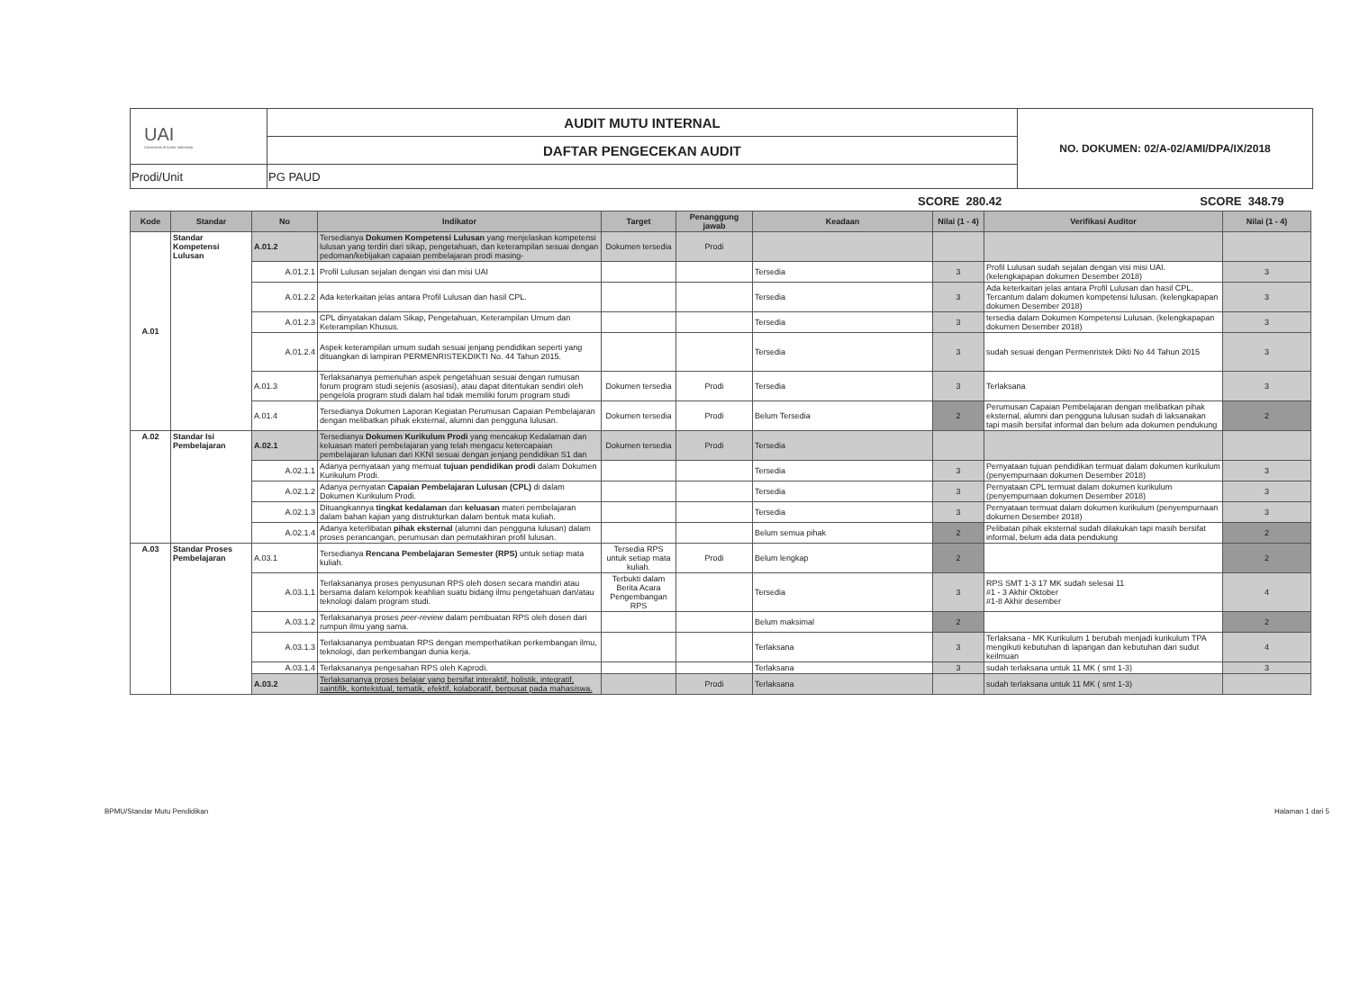| UAI Universitas Al Azhar Indonesia | AUDIT MUTU INTERNAL | NO. DOKUMEN: 02/A-02/AMI/DPA/IX/2018 |
| | DAFTAR PENGECEKAN AUDIT | |
| Prodi/Unit | PG PAUD | |
SCORE 280.42 SCORE 348.79
| Kode | Standar | No | Indikator | Target | Penanggung jawab | Keadaan | Nilai (1 - 4) | Verifikasi Auditor | Nilai (1 - 4) |
| --- | --- | --- | --- | --- | --- | --- | --- | --- | --- |
| A.01 | Standar Kompetensi Lulusan | A.01.2 | Tersedianya Dokumen Kompetensi Lulusan yang menjelaskan kompetensi lulusan yang terdiri dari sikap, pengetahuan, dan keterampilan sesuai dengan pedoman/kebijakan capaian pembelajaran prodi masing- | Dokumen tersedia | Prodi | | | | |
| | | A.01.2.1 | Profil Lulusan sejalan dengan visi dan misi UAI | | | Tersedia | 3 | Profil Lulusan sudah sejalan dengan visi misi UAI. (kelengkapapan dokumen Desember 2018) | 3 |
| | | A.01.2.2 | Ada keterkaitan jelas antara Profil Lulusan dan hasil CPL. | | | Tersedia | 3 | Ada keterkaitan jelas antara Profil Lulusan dan hasil CPL. Tercantum dalam dokumen kompetensi lulusan. (kelengkapapan dokumen Desember 2018) | 3 |
| | | A.01.2.3 | CPL dinyatakan dalam Sikap, Pengetahuan, Keterampilan Umum dan Keterampilan Khusus. | | | Tersedia | 3 | tersedia dalam Dokumen Kompetensi Lulusan. (kelengkapapan dokumen Desember 2018) | 3 |
| | | A.01.2.4 | Aspek keterampilan umum sudah sesuai jenjang pendidikan seperti yang dituangkan di lampiran PERMENRISTEKDIKTI No. 44 Tahun 2015. | | | Tersedia | 3 | sudah sesuai dengan Permenristek Dikti No 44 Tahun 2015 | 3 |
| | | A.01.3 | Terlaksananya pemenuhan aspek pengetahuan sesuai dengan rumusan forum program studi sejenis (asosiasi), atau dapat ditentukan sendiri oleh pengelola program studi dalam hal tidak memiliki forum program studi | Dokumen tersedia | Prodi | Tersedia | 3 | Terlaksana | 3 |
| | | A.01.4 | Tersedianya Dokumen Laporan Kegiatan Perumusan Capaian Pembelajaran dengan melibatkan pihak eksternal, alumni dan pengguna lulusan. | Dokumen tersedia | Prodi | Belum Tersedia | 2 | Perumusan Capaian Pembelajaran dengan melibatkan pihak eksternal, alumni dan pengguna lulusan sudah di laksanakan tapi masih bersifat informal dan belum ada dokumen pendukung | 2 |
| A.02 | Standar Isi Pembelajaran | A.02.1 | Tersedianya Dokumen Kurikulum Prodi yang mencakup Kedalaman dan keluasan materi pembelajaran yang telah mengacu ketercapaian pembelajaran lulusan dari KKNI sesuai dengan jenjang pendidikan S1 dan | Dokumen tersedia | Prodi | Tersedia | | | |
| | | A.02.1.1 | Adanya pernyataan yang memuat tujuan pendidikan prodi dalam Dokumen Kurikulum Prodi. | | | Tersedia | 3 | Pernyataan tujuan pendidikan termuat dalam dokumen kurikulum (penyempurnaan dokumen Desember 2018) | 3 |
| | | A.02.1.2 | Adanya pernyatan Capaian Pembelajaran Lulusan (CPL) di dalam Dokumen Kurikulum Prodi. | | | Tersedia | 3 | Pernyataan CPL termuat dalam dokumen kurikulum (penyempurnaan dokumen Desember 2018) | 3 |
| | | A.02.1.3 | Dituangkannya tingkat kedalaman dan keluasan materi pembelajaran dalam bahan kajian yang distrukturkan dalam bentuk mata kuliah. | | | Tersedia | 3 | Pernyataan termuat dalam dokumen kurikulum (penyempurnaan dokumen Desember 2018) | 3 |
| | | A.02.1.4 | Adanya keterlibatan pihak eksternal (alumni dan pengguna lulusan) dalam proses perancangan, perumusan dan pemutakhiran profil lulusan. | | | Belum semua pihak | 2 | Pelibatan pihak eksternal sudah dilakukan tapi masih bersifat informal, belum ada data pendukung | 2 |
| A.03 | Standar Proses Pembelajaran | A.03.1 | Tersedianya Rencana Pembelajaran Semester (RPS) untuk setiap mata kuliah. | Tersedia RPS untuk setiap mata kuliah. | Prodi | Belum lengkap | 2 | | 2 |
| | | A.03.1.1 | Terlaksananya proses penyusunan RPS oleh dosen secara mandiri atau bersama dalam kelompok keahlian suatu bidang ilmu pengetahuan dan/atau teknologi dalam program studi. | Terbukti dalam Berita Acara Pengembangan RPS | | Tersedia | 3 | RPS SMT 1-3 17 MK sudah selesai 11 #1 - 3 Akhir Oktober #1-8 Akhir desember | 4 |
| | | A.03.1.2 | Terlaksananya proses peer-review dalam pembuatan RPS oleh dosen dari rumpun ilmu yang sama. | | | Belum maksimal | 2 | | 2 |
| | | A.03.1.3 | Terlaksananya pembuatan RPS dengan memperhatikan perkembangan ilmu, teknologi, dan perkembangan dunia kerja. | | | Terlaksana | 3 | Terlaksana - MK Kurikulum 1 berubah menjadi kurikulum TPA mengikuti kebutuhan di lapangan dan kebutuhan dari sudut keilmuan | 4 |
| | | A.03.1.4 | Terlaksananya pengesahan RPS oleh Kaprodi. | | | Terlaksana | 3 | sudah terlaksana untuk 11 MK ( smt 1-3) | 3 |
| | | A.03.2 | Terlaksananya proses belajar yang bersifat interaktif, holistik, integratif, saintifik, kontekstual, tematik, efektif, kolaboratif, berpusat pada mahasiswa. | | Prodi | Terlaksana | | sudah terlaksana untuk 11 MK ( smt 1-3) | |
BPMU/Standar Mutu Pendidikan Halaman 1 dari 5